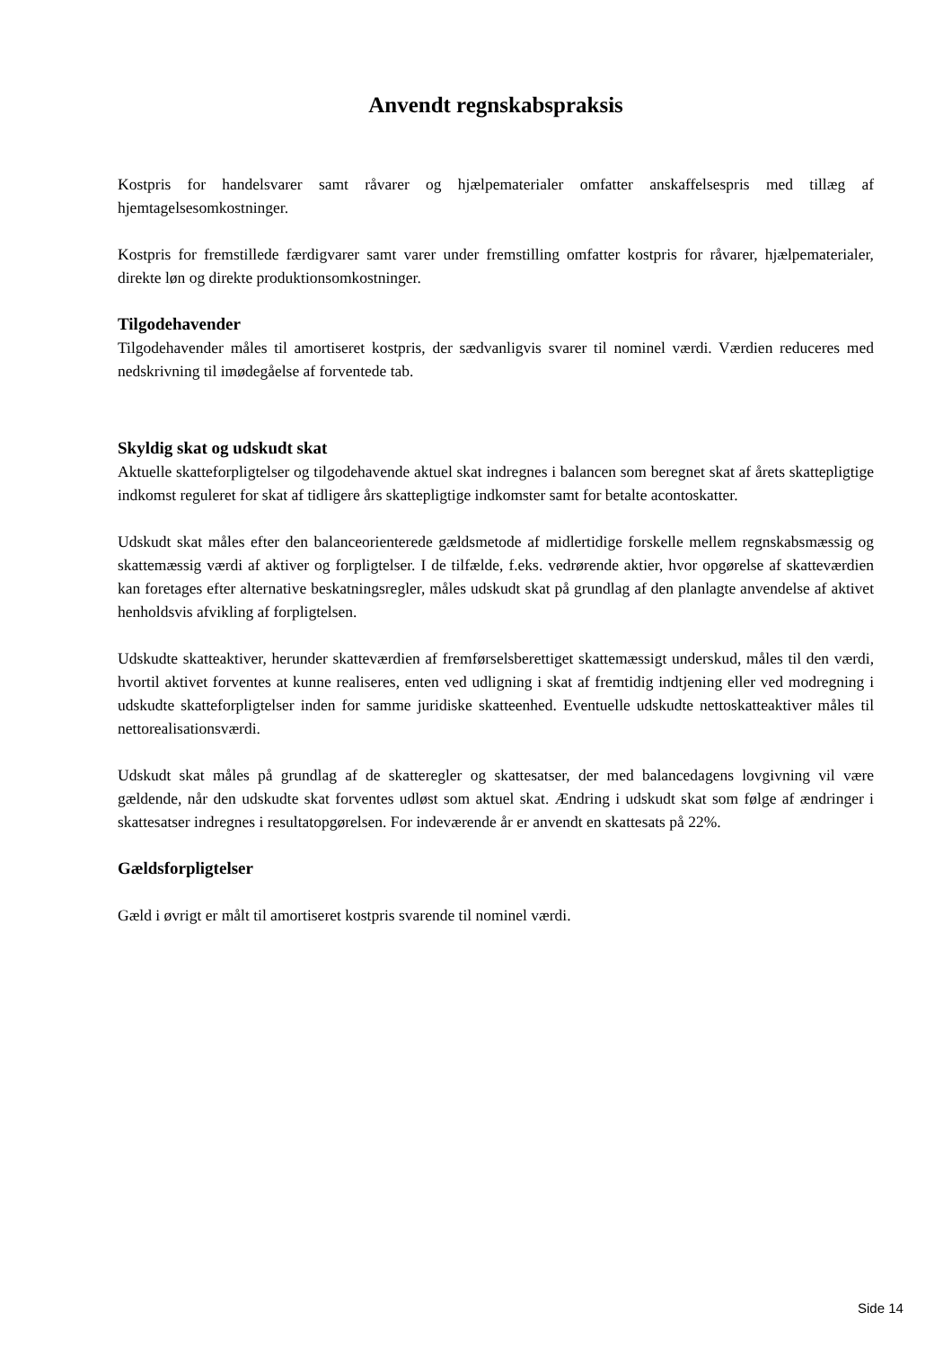Anvendt regnskabspraksis
Kostpris for handelsvarer samt råvarer og hjælpematerialer omfatter anskaffelsespris med tillæg af hjemtagelsesomkostninger.
Kostpris for fremstillede færdigvarer samt varer under fremstilling omfatter kostpris for råvarer, hjælpematerialer, direkte løn og direkte produktionsomkostninger.
Tilgodehavender
Tilgodehavender måles til amortiseret kostpris, der sædvanligvis svarer til nominel værdi. Værdien reduceres med nedskrivning til imødegåelse af forventede tab.
Skyldig skat og udskudt skat
Aktuelle skatteforpligtelser og tilgodehavende aktuel skat indregnes i balancen som beregnet skat af årets skattepligtige indkomst reguleret for skat af tidligere års skattepligtige indkomster samt for betalte acontoskatter.
Udskudt skat måles efter den balanceorienterede gældsmetode af midlertidige forskelle mellem regnskabsmæssig og skattemæssig værdi af aktiver og forpligtelser. I de tilfælde, f.eks. vedrørende aktier, hvor opgørelse af skatteværdien kan foretages efter alternative beskatningsregler, måles udskudt skat på grundlag af den planlagte anvendelse af aktivet henholdsvis afvikling af forpligtelsen.
Udskudte skatteaktiver, herunder skatteværdien af fremførselsberettiget skattemæssigt underskud, måles til den værdi, hvortil aktivet forventes at kunne realiseres, enten ved udligning i skat af fremtidig indtjening eller ved modregning i udskudte skatteforpligtelser inden for samme juridiske skatteenhed. Eventuelle udskudte nettoskatteaktiver måles til nettorealisationsværdi.
Udskudt skat måles på grundlag af de skatteregler og skattesatser, der med balancedagens lovgivning vil være gældende, når den udskudte skat forventes udløst som aktuel skat. Ændring i udskudt skat som følge af ændringer i skattesatser indregnes i resultatopgørelsen. For indeværende år er anvendt en skattesats på 22%.
Gældsforpligtelser
Gæld i øvrigt er målt til amortiseret kostpris svarende til nominel værdi.
Side 14